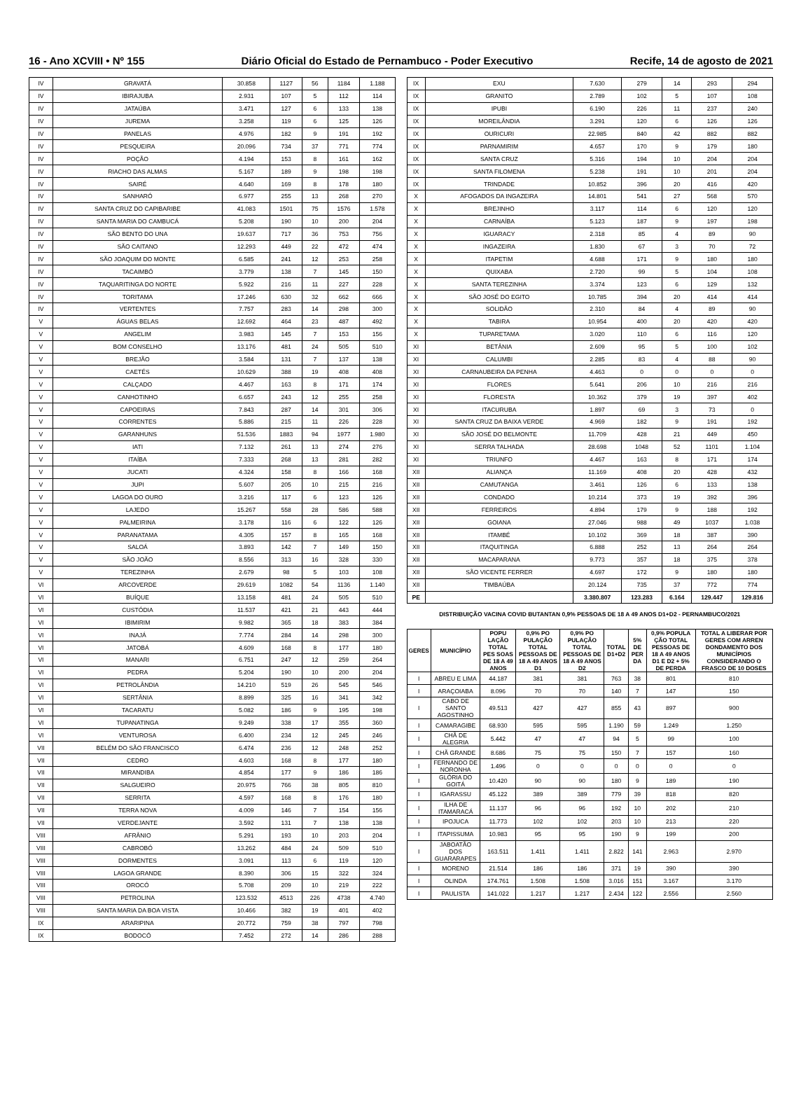16 - Ano XCVIII • Nº 155 Diário Oficial do Estado de Pernambuco - Poder Executivo Recife, 14 de agosto de 2021
| IV | GRAVATÁ | 30.858 | 1127 | 56 | 1184 | 1.188 |
| IV | IBIRAJUBA | 2.931 | 107 | 5 | 112 | 114 |
| IV | JATAÚBA | 3.471 | 127 | 6 | 133 | 138 |
| IV | JUREMA | 3.258 | 119 | 6 | 125 | 126 |
| IV | PANELAS | 4.976 | 182 | 9 | 191 | 192 |
| IV | PESQUEIRA | 20.096 | 734 | 37 | 771 | 774 |
| IV | POÇÃO | 4.194 | 153 | 8 | 161 | 162 |
| IV | RIACHO DAS ALMAS | 5.167 | 189 | 9 | 198 | 198 |
| IV | SAIRÉ | 4.640 | 169 | 8 | 178 | 180 |
| IV | SANHARÓ | 6.977 | 255 | 13 | 268 | 270 |
| IV | SANTA CRUZ DO CAPIBARIBE | 41.083 | 1501 | 75 | 1576 | 1.578 |
| IV | SANTA MARIA DO CAMBUCÁ | 5.208 | 190 | 10 | 200 | 204 |
| IV | SÃO BENTO DO UNA | 19.637 | 717 | 36 | 753 | 756 |
| IV | SÃO CAITANO | 12.293 | 449 | 22 | 472 | 474 |
| IV | SÃO JOAQUIM DO MONTE | 6.585 | 241 | 12 | 253 | 258 |
| IV | TACAIMBÓ | 3.779 | 138 | 7 | 145 | 150 |
| IV | TAQUARITINGA DO NORTE | 5.922 | 216 | 11 | 227 | 228 |
| IV | TORITAMA | 17.246 | 630 | 32 | 662 | 666 |
| IV | VERTENTES | 7.757 | 283 | 14 | 298 | 300 |
| V | ÁGUAS BELAS | 12.692 | 464 | 23 | 487 | 492 |
| V | ANGELIM | 3.983 | 145 | 7 | 153 | 156 |
| V | BOM CONSELHO | 13.176 | 481 | 24 | 505 | 510 |
| V | BREJÃO | 3.584 | 131 | 7 | 137 | 138 |
| V | CAETÉS | 10.629 | 388 | 19 | 408 | 408 |
| V | CALÇADO | 4.467 | 163 | 8 | 171 | 174 |
| V | CANHOTINHO | 6.657 | 243 | 12 | 255 | 258 |
| V | CAPOEIRAS | 7.843 | 287 | 14 | 301 | 306 |
| V | CORRENTES | 5.886 | 215 | 11 | 226 | 228 |
| V | GARANHUNS | 51.536 | 1883 | 94 | 1977 | 1.980 |
| V | IATI | 7.132 | 261 | 13 | 274 | 276 |
| V | ITAÍBA | 7.333 | 268 | 13 | 281 | 282 |
| V | JUCATI | 4.324 | 158 | 8 | 166 | 168 |
| V | JUPI | 5.607 | 205 | 10 | 215 | 216 |
| V | LAGOA DO OURO | 3.216 | 117 | 6 | 123 | 126 |
| V | LAJEDO | 15.267 | 558 | 28 | 586 | 588 |
| V | PALMEIRINA | 3.178 | 116 | 6 | 122 | 126 |
| V | PARANATAMA | 4.305 | 157 | 8 | 165 | 168 |
| V | SALOÁ | 3.893 | 142 | 7 | 149 | 150 |
| V | SÃO JOÃO | 8.556 | 313 | 16 | 328 | 330 |
| V | TEREZINHA | 2.679 | 98 | 5 | 103 | 108 |
| VI | ARCOVERDE | 29.619 | 1082 | 54 | 1136 | 1.140 |
| VI | BUÍQUE | 13.158 | 481 | 24 | 505 | 510 |
| VI | CUSTÓDIA | 11.537 | 421 | 21 | 443 | 444 |
| VI | IBIMIRIM | 9.982 | 365 | 18 | 383 | 384 |
| VI | INAJÁ | 7.774 | 284 | 14 | 298 | 300 |
| VI | JATOBÁ | 4.609 | 168 | 8 | 177 | 180 |
| VI | MANARI | 6.751 | 247 | 12 | 259 | 264 |
| VI | PEDRA | 5.204 | 190 | 10 | 200 | 204 |
| VI | PETROLÂNDIA | 14.210 | 519 | 26 | 545 | 546 |
| VI | SERTÂNIA | 8.899 | 325 | 16 | 341 | 342 |
| VI | TACARATU | 5.082 | 186 | 9 | 195 | 198 |
| VI | TUPANATINGA | 9.249 | 338 | 17 | 355 | 360 |
| VI | VENTUROSA | 6.400 | 234 | 12 | 245 | 246 |
| VII | BELÉM DO SÃO FRANCISCO | 6.474 | 236 | 12 | 248 | 252 |
| VII | CEDRO | 4.603 | 168 | 8 | 177 | 180 |
| VII | MIRANDIBA | 4.854 | 177 | 9 | 186 | 186 |
| VII | SALGUEIRO | 20.975 | 766 | 38 | 805 | 810 |
| VII | SERRITA | 4.597 | 168 | 8 | 176 | 180 |
| VII | TERRA NOVA | 4.009 | 146 | 7 | 154 | 156 |
| VII | VERDEJANTE | 3.592 | 131 | 7 | 138 | 138 |
| VIII | AFRÂNIO | 5.291 | 193 | 10 | 203 | 204 |
| VIII | CABROBÓ | 13.262 | 484 | 24 | 509 | 510 |
| VIII | DORMENTES | 3.091 | 113 | 6 | 119 | 120 |
| VIII | LAGOA GRANDE | 8.390 | 306 | 15 | 322 | 324 |
| VIII | OROCÓ | 5.708 | 209 | 10 | 219 | 222 |
| VIII | PETROLINA | 123.532 | 4513 | 226 | 4738 | 4.740 |
| VIII | SANTA MARIA DA BOA VISTA | 10.466 | 382 | 19 | 401 | 402 |
| IX | ARARIPINA | 20.772 | 759 | 38 | 797 | 798 |
| IX | BODOCÓ | 7.452 | 272 | 14 | 286 | 288 |
| IX | EXU | 7.630 | 279 | 14 | 293 | 294 |
| IX | GRANITO | 2.789 | 102 | 5 | 107 | 108 |
| IX | IPUBI | 6.190 | 226 | 11 | 237 | 240 |
| IX | MOREILÂNDIA | 3.291 | 120 | 6 | 126 | 126 |
| IX | OURICURI | 22.985 | 840 | 42 | 882 | 882 |
| IX | PARNAMIRIM | 4.657 | 170 | 9 | 179 | 180 |
| IX | SANTA CRUZ | 5.316 | 194 | 10 | 204 | 204 |
| IX | SANTA FILOMENA | 5.238 | 191 | 10 | 201 | 204 |
| IX | TRINDADE | 10.852 | 396 | 20 | 416 | 420 |
| X | AFOGADOS DA INGAZEIRA | 14.801 | 541 | 27 | 568 | 570 |
| X | BREJINHO | 3.117 | 114 | 6 | 120 | 120 |
| X | CARNAÍBA | 5.123 | 187 | 9 | 197 | 198 |
| X | IGUARACY | 2.318 | 85 | 4 | 89 | 90 |
| X | INGAZEIRA | 1.830 | 67 | 3 | 70 | 72 |
| X | ITAPETIM | 4.688 | 171 | 9 | 180 | 180 |
| X | QUIXABA | 2.720 | 99 | 5 | 104 | 108 |
| X | SANTA TEREZINHA | 3.374 | 123 | 6 | 129 | 132 |
| X | SÃO JOSÉ DO EGITO | 10.785 | 394 | 20 | 414 | 414 |
| X | SOLIDÃO | 2.310 | 84 | 4 | 89 | 90 |
| X | TABIRA | 10.954 | 400 | 20 | 420 | 420 |
| X | TUPARETAMA | 3.020 | 110 | 6 | 116 | 120 |
| XI | BETÂNIA | 2.609 | 95 | 5 | 100 | 102 |
| XI | CALUMBI | 2.285 | 83 | 4 | 88 | 90 |
| XI | CARNAUBEIRA DA PENHA | 4.463 | 0 | 0 | 0 | 0 |
| XI | FLORES | 5.641 | 206 | 10 | 216 | 216 |
| XI | FLORESTA | 10.362 | 379 | 19 | 397 | 402 |
| XI | ITACURUBA | 1.897 | 69 | 3 | 73 | 0 |
| XI | SANTA CRUZ DA BAIXA VERDE | 4.969 | 182 | 9 | 191 | 192 |
| XI | SÃO JOSÉ DO BELMONTE | 11.709 | 428 | 21 | 449 | 450 |
| XI | SERRA TALHADA | 28.698 | 1048 | 52 | 1101 | 1.104 |
| XI | TRIUNFO | 4.467 | 163 | 8 | 171 | 174 |
| XII | ALIANÇA | 11.169 | 408 | 20 | 428 | 432 |
| XII | CAMUTANGA | 3.461 | 126 | 6 | 133 | 138 |
| XII | CONDADO | 10.214 | 373 | 19 | 392 | 396 |
| XII | FERREIROS | 4.894 | 179 | 9 | 188 | 192 |
| XII | GOIANA | 27.046 | 988 | 49 | 1037 | 1.038 |
| XII | ITAMBÉ | 10.102 | 369 | 18 | 387 | 390 |
| XII | ITAQUITINGA | 6.888 | 252 | 13 | 264 | 264 |
| XII | MACAPARANA | 9.773 | 357 | 18 | 375 | 378 |
| XII | SÃO VICENTE FERRER | 4.697 | 172 | 9 | 180 | 180 |
| XII | TIMBAÚBA | 20.124 | 735 | 37 | 772 | 774 |
| PE | | 3.380.807 | 123.283 | 6.164 | 129.447 | 129.816 |
DISTRIBUIÇÃO VACINA COVID BUTANTAN 0,9% PESSOAS DE 18 A 49 ANOS D1+D2 - PERNAMBUCO/2021
| GERES | MUNICÍPIO | POPU LAÇÃO TOTAL PES SOAS DE 18 A 49 ANOS | 0,9% PO PULAÇÃO TOTAL PESSOAS DE 18 A 49 ANOS D1 | 0,9% PO PULAÇÃO TOTAL PESSOAS DE 18 A 49 ANOS D2 | TOTAL D1+D2 | 5% DE PER DA | 0,9% POPULA ÇÃO TOTAL PESSOAS DE 18 A 49 ANOS D1 E D2 + 5% DE PERDA | TOTAL A LIBERAR POR GERES COM ARREN DONDAMENTO DOS MUNICÍPIOS CONSIDERANDO O FRASCO DE 10 DOSES |
| --- | --- | --- | --- | --- | --- | --- | --- | --- |
| I | ABREU E LIMA | 44.187 | 381 | 381 | 763 | 38 | 801 | 810 |
| I | ARAÇOIABA | 8.096 | 70 | 70 | 140 | 7 | 147 | 150 |
| I | CABO DE SANTO AGOSTINHO | 49.513 | 427 | 427 | 855 | 43 | 897 | 900 |
| I | CAMARAGIBE | 68.930 | 595 | 595 | 1.190 | 59 | 1.249 | 1.250 |
| I | CHÃ DE ALEGRIA | 5.442 | 47 | 47 | 94 | 5 | 99 | 100 |
| I | CHÃ GRANDE | 8.686 | 75 | 75 | 150 | 7 | 157 | 160 |
| I | FERNANDO DE NORONHA | 1.496 | 0 | 0 | 0 | 0 | 0 | 0 |
| I | GLÓRIA DO GOITÁ | 10.420 | 90 | 90 | 180 | 9 | 189 | 190 |
| I | IGARASSU | 45.122 | 389 | 389 | 779 | 39 | 818 | 820 |
| I | ILHA DE ITAMARACÁ | 11.137 | 96 | 96 | 192 | 10 | 202 | 210 |
| I | IPOJUCA | 11.773 | 102 | 102 | 203 | 10 | 213 | 220 |
| I | ITAPISSUMA | 10.983 | 95 | 95 | 190 | 9 | 199 | 200 |
| I | JABOATÃO DOS GUARARAPES | 163.511 | 1.411 | 1.411 | 2.822 | 141 | 2.963 | 2.970 |
| I | MORENO | 21.514 | 186 | 186 | 371 | 19 | 390 | 390 |
| I | OLINDA | 174.761 | 1.508 | 1.508 | 3.016 | 151 | 3.167 | 3.170 |
| I | PAULISTA | 141.022 | 1.217 | 1.217 | 2.434 | 122 | 2.556 | 2.560 |